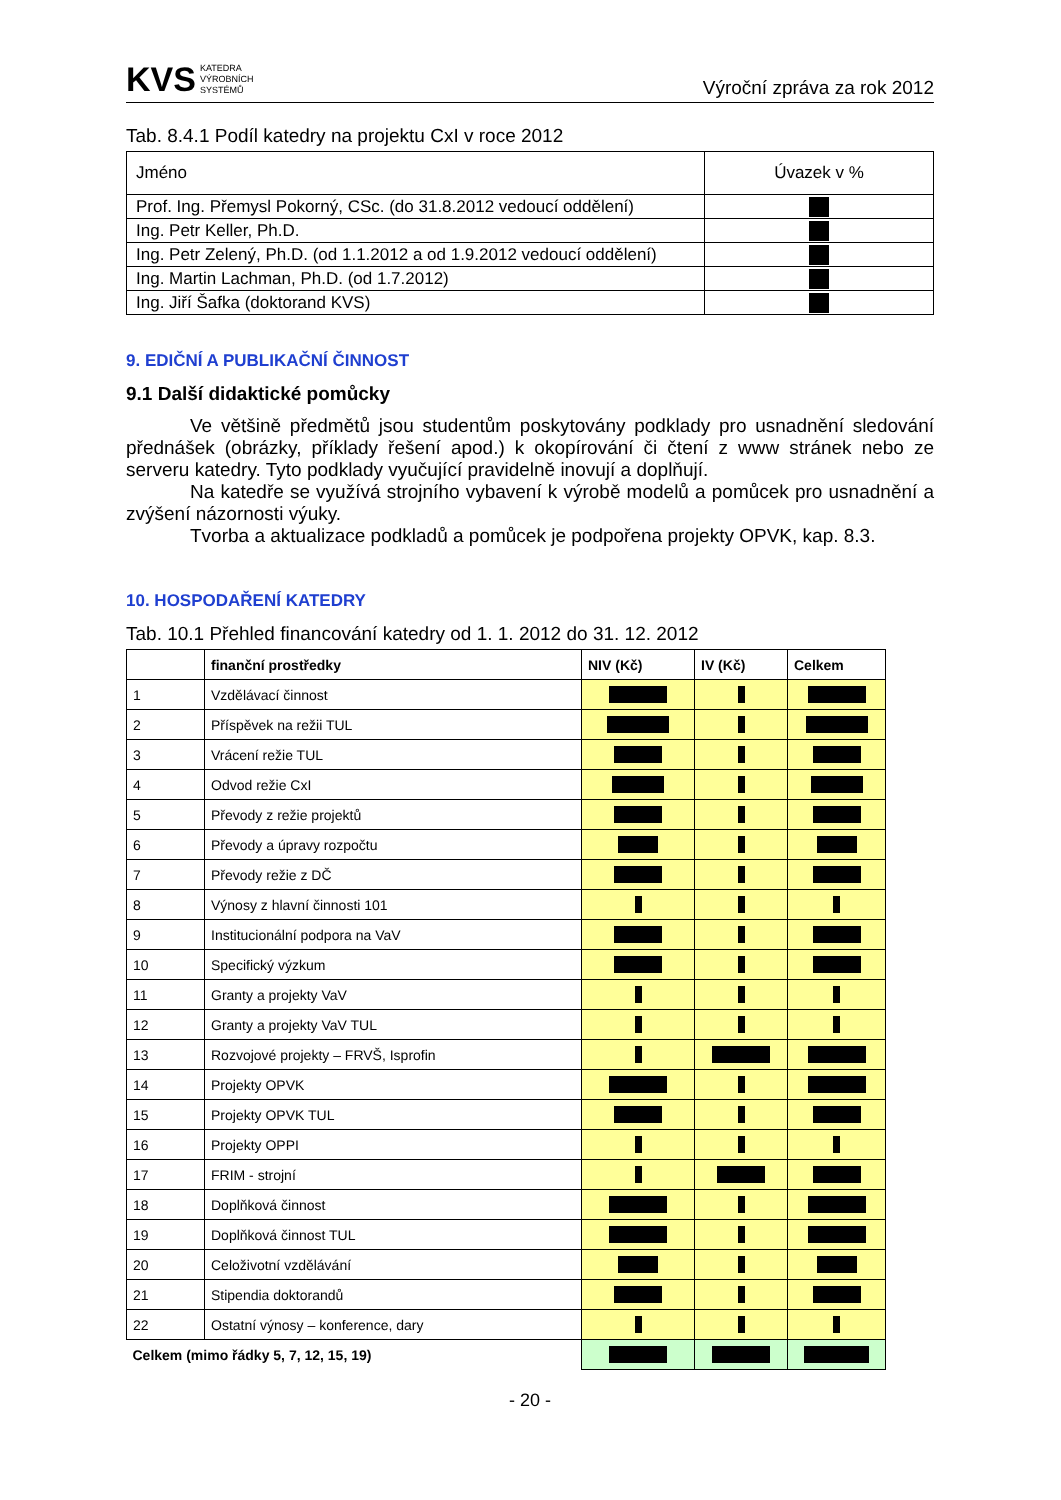KVS KATEDRA
VÝROBNÍCH
SYSTÉMŮ
Výroční zpráva za rok 2012
Tab. 8.4.1 Podíl katedry na projektu CxI v roce 2012
| Jméno | Úvazek v % |
| Prof. Ing. Přemysl Pokorný, CSc. (do 31.8.2012 vedoucí oddělení) | |
| Ing. Petr Keller, Ph.D. | |
| Ing. Petr Zelený, Ph.D. (od 1.1.2012 a od 1.9.2012 vedoucí oddělení) | |
| Ing. Martin Lachman, Ph.D. (od 1.7.2012) | |
| Ing. Jiří Šafka (doktorand KVS) | |
9. EDIČNÍ A PUBLIKAČNÍ ČINNOST
9.1 Další didaktické pomůcky
Ve většině předmětů jsou studentům poskytovány podklady pro usnadnění sledování přednášek (obrázky, příklady řešení apod.) k okopírování či čtení z www stránek nebo ze serveru katedry. Tyto podklady vyučující pravidelně inovují a doplňují.
Na katedře se využívá strojního vybavení k výrobě modelů a pomůcek pro usnadnění a zvýšení názornosti výuky.
Tvorba a aktualizace podkladů a pomůcek je podpořena projekty OPVK, kap. 8.3.
10. HOSPODAŘENÍ KATEDRY
Tab. 10.1 Přehled financování katedry od 1. 1. 2012 do 31. 12. 2012
| | finanční prostředky | NIV (Kč) | IV (Kč) | Celkem |
| --- | --- | --- | --- | --- |
| 1 | Vzdělávací činnost | | | |
| 2 | Příspěvek na režii TUL | | | |
| 3 | Vrácení režie TUL | | | |
| 4 | Odvod režie CxI | | | |
| 5 | Převody z režie projektů | | | |
| 6 | Převody a úpravy rozpočtu | | | |
| 7 | Převody režie z DČ | | | |
| 8 | Výnosy z hlavní činnosti 101 | | | |
| 9 | Institucionální podpora na VaV | | | |
| 10 | Specifický výzkum | | | |
| 11 | Granty a projekty VaV | | | |
| 12 | Granty a projekty VaV TUL | | | |
| 13 | Rozvojové projekty – FRVŠ, Isprofin | | | |
| 14 | Projekty OPVK | | | |
| 15 | Projekty OPVK TUL | | | |
| 16 | Projekty OPPI | | | |
| 17 | FRIM - strojní | | | |
| 18 | Doplňková činnost | | | |
| 19 | Doplňková činnost TUL | | | |
| 20 | Celoživotní vzdělávání | | | |
| 21 | Stipendia doktorandů | | | |
| 22 | Ostatní výnosy – konference, dary | | | |
| Celkem (mimo řádky 5, 7, 12, 15, 19) | | | | |
- 20 -